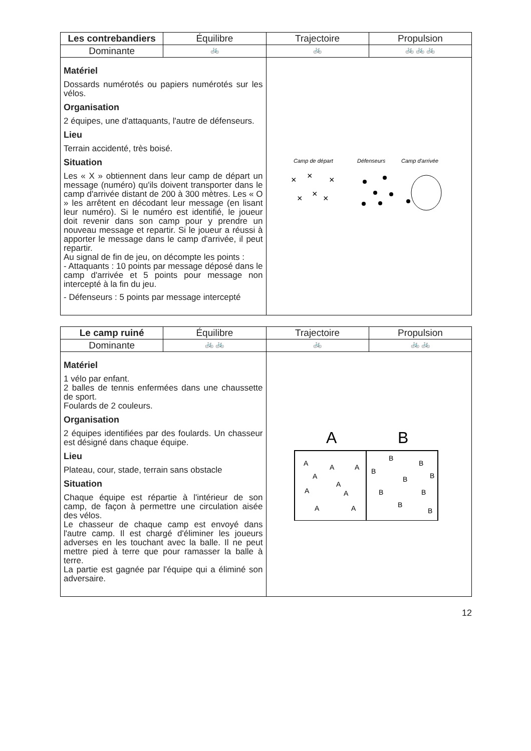| Les contrebandiers | Équilibre | Trajectoire | Propulsion |
| Dominante | 🚲 | 🚲 | 🚲 🚲 🚲 |
| Matériel Dossards numérotés ou papiers numérotés sur les vélos. Organisation 2 équipes, une d'attaquants, l'autre de défenseurs. Lieu Terrain accidenté, très boisé. Situation Les « X » obtiennent dans leur camp de départ un message (numéro) qu'ils doivent transporter dans le camp d'arrivée distant de 200 à 300 mètres. Les « O » les arrêtent en décodant leur message (en lisant leur numéro). Si le numéro est identifié, le joueur doit revenir dans son camp pour y prendre un nouveau message et repartir. Si le joueur a réussi à apporter le message dans le camp d'arrivée, il peut repartir. Au signal de fin de jeu, on décompte les points : - Attaquants : 10 points par message déposé dans le camp d'arrivée et 5 points pour message non intercepté à la fin du jeu. - Défenseurs : 5 points par message intercepté | | Camp de départ Défenseurs Camp d'arrivée × × × × × × | |
| Le camp ruiné | Équilibre | Trajectoire | Propulsion |
| Dominante | 🚲 🚲 | 🚲 | 🚲 🚲 |
| Matériel 1 vélo par enfant. 2 balles de tennis enfermées dans une chaussette de sport. Foulards de 2 couleurs. Organisation 2 équipes identifiées par des foulards. Un chasseur est désigné dans chaque équipe. Lieu Plateau, cour, stade, terrain sans obstacle Situation Chaque équipe est répartie à l'intérieur de son camp, de façon à permettre une circulation aisée des vélos. Le chasseur de chaque camp est envoyé dans l'autre camp. Il est chargé d'éliminer les joueurs adverses en les touchant avec la balle. Il ne peut mettre pied à terre que pour ramasser la balle à terre. La partie est gagnée par l'équipe qui a éliminé son adversaire. | | A B A A A A A A A A A B B B B B B B B B | |
12